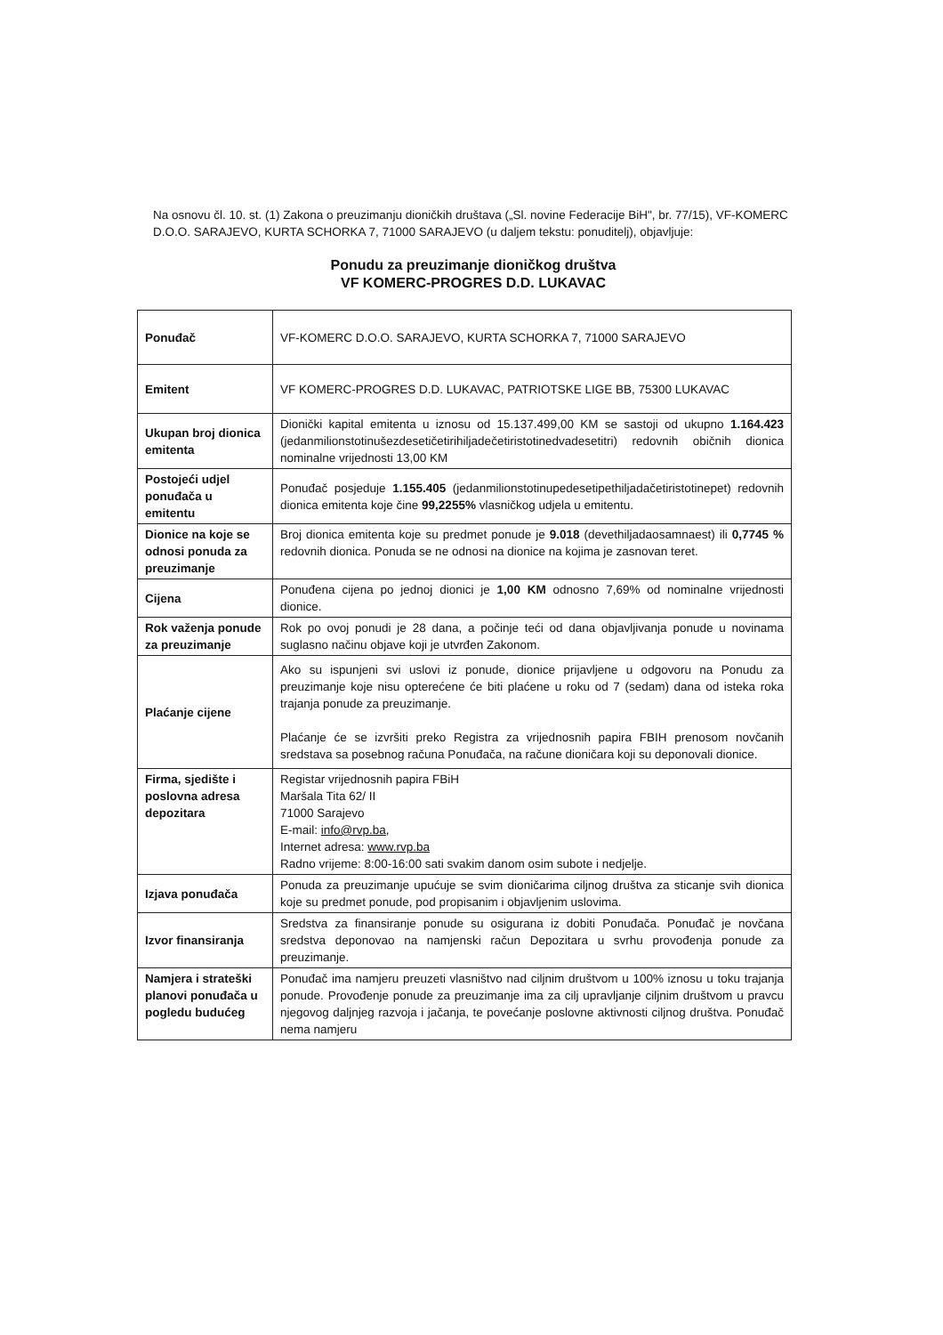Na osnovu čl. 10. st. (1) Zakona o preuzimanju dioničkih društava („Sl. novine Federacije BiH", br. 77/15), VF-KOMERC D.O.O. SARAJEVO, KURTA SCHORKA 7, 71000 SARAJEVO (u daljem tekstu: ponuditelj), objavljuje:
Ponudu za preuzimanje dioničkog društva
VF KOMERC-PROGRES D.D. LUKAVAC
| Ponuđač | VF-KOMERC D.O.O. SARAJEVO, KURTA SCHORKA 7, 71000 SARAJEVO |
| Emitent | VF KOMERC-PROGRES D.D. LUKAVAC, PATRIOTSKE LIGE BB, 75300 LUKAVAC |
| Ukupan broj dionica emitenta | Dionički kapital emitenta u iznosu od 15.137.499,00 KM se sastoji od ukupno 1.164.423 (jedanmilionstotinušezdesetičetirihiljadečetiristotinedvadesetitri) redovnih običnih dionica nominalne vrijednosti 13,00 KM |
| Postojeći udjel ponuđača u emitentu | Ponuđač posjeduje 1.155.405 (jedanmilionstotinupedesetipethiljadačetiristotinepet) redovnih dionica emitenta koje čine 99,2255% vlasničkog udjela u emitentu. |
| Dionice na koje se odnosi ponuda za preuzimanje | Broj dionica emitenta koje su predmet ponude je 9.018 (devethiljadaosamnaest) ili 0,7745 % redovnih dionica. Ponuda se ne odnosi na dionice na kojima je zasnovan teret. |
| Cijena | Ponuđena cijena po jednoj dionici je 1,00 KM odnosno 7,69% od nominalne vrijednosti dionice. |
| Rok važenja ponude za preuzimanje | Rok po ovoj ponudi je 28 dana, a počinje teći od dana objavljivanja ponude u novinama suglasno načinu objave koji je utvrđen Zakonom. |
| Plaćanje cijene | Ako su ispunjeni svi uslovi iz ponude, dionice prijavljene u odgovoru na Ponudu za preuzimanje koje nisu opterećene će biti plaćene u roku od 7 (sedam) dana od isteka roka trajanja ponude za preuzimanje. Plaćanje će se izvršiti preko Registra za vrijednosnih papira FBIH prenosom novčanih sredstava sa posebnog računa Ponuđača, na račune dioničara koji su deponovali dionice. |
| Firma, sjedište i poslovna adresa depozitara | Registar vrijednosnih papira FBiH Maršala Tita 62/ II 71000 Sarajevo E-mail: info@rvp.ba , Internet adresa: www.rvp.ba Radno vrijeme: 8:00-16:00 sati svakim danom osim subote i nedjelje. |
| Izjava ponuđača | Ponuda za preuzimanje upućuje se svim dioničarima ciljnog društva za sticanje svih dionica koje su predmet ponude, pod propisanim i objavljenim uslovima. |
| Izvor finansiranja | Sredstva za finansiranje ponude su osigurana iz dobiti Ponuđača. Ponuđač je novčana sredstva deponovao na namjenski račun Depozitara u svrhu provođenja ponude za preuzimanje. |
| Namjera i strateški planovi ponuđača u pogledu budućeg | Ponuđač ima namjeru preuzeti vlasništvo nad ciljnim društvom u 100% iznosu u toku trajanja ponude. Provođenje ponude za preuzimanje ima za cilj upravljanje ciljnim društvom u pravcu njegovog daljnjeg razvoja i jačanja, te povećanje poslovne aktivnosti ciljnog društva. Ponuđač nema namjeru |